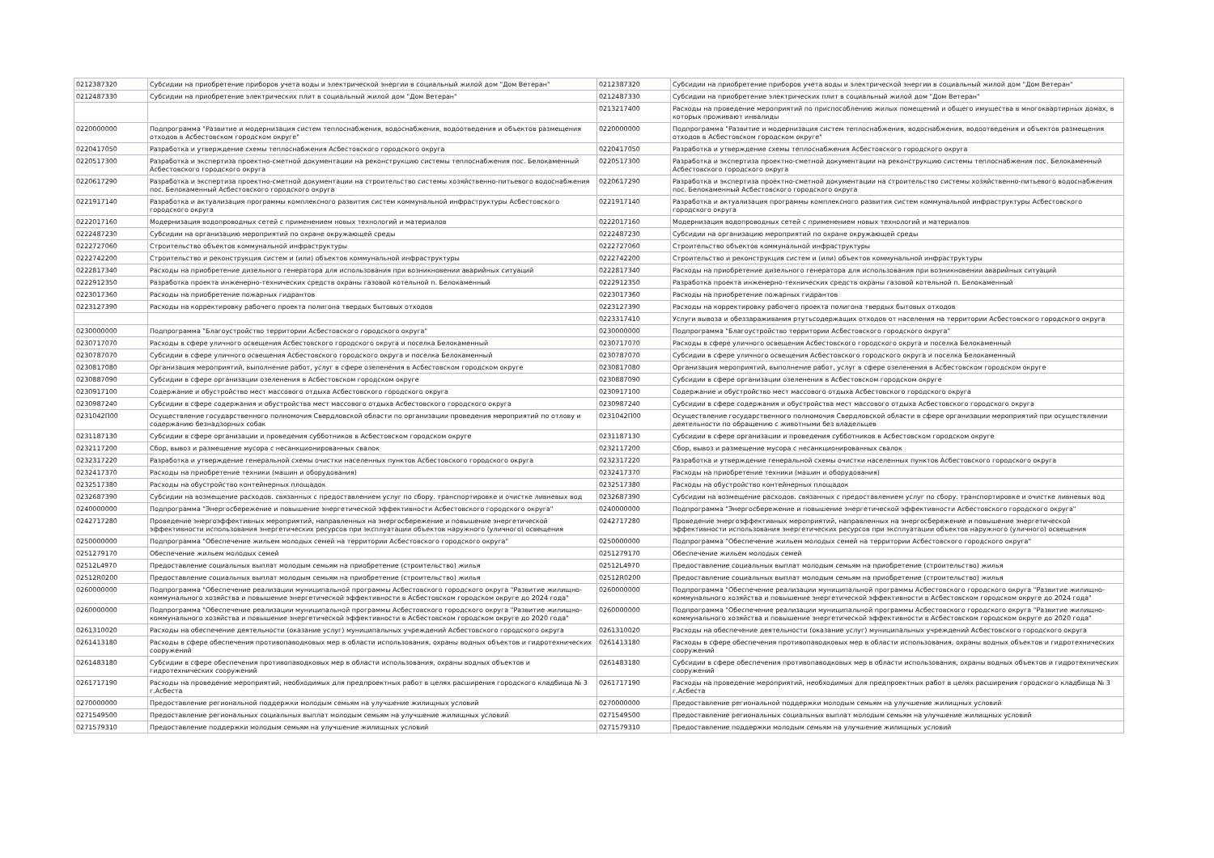| 0212387320 | Субсидии на приобретение приборов учета воды и электрической энергии в социальный жилой дом "Дом Ветеран" | 0212387320 | Субсидии на приобретение приборов учета воды и электрической энергии в социальный жилой дом "Дом Ветеран" |
| 0212487330 | Субсидии на приобретение электрических плит в социальный жилой дом "Дом Ветеран" | 0212487330 | Субсидии на приобретение электрических плит в социальный жилой дом "Дом Ветеран" |
| | | 0213217400 | Расходы на проведение мероприятий по приспособлению жилых помещений и общего имущества в многоквартирных домах, в которых проживают инвалиды |
| 0220000000 | Подпрограмма "Развитие и модернизация систем теплоснабжения, водоснабжения, водоотведения и объектов размещения отходов в Асбестовском городском округе" | 0220000000 | Подпрограмма "Развитие и модернизация систем теплоснабжения, водоснабжения, водоотведения и объектов размещения отходов в Асбестовском городском округе" |
| 0220417050 | Разработка и утверждение схемы теплоснабжения Асбестовского городского округа | 0220417050 | Разработка и утверждение схемы теплоснабжения Асбестовского городского округа |
| 0220517300 | Разработка и экспертиза проектно-сметной документации на реконструкцию системы теплоснабжения пос. Белокаменный Асбестовского городского округа | 0220517300 | Разработка и экспертиза проектно-сметной документации на реконструкцию системы теплоснабжения пос. Белокаменный Асбестовского городского округа |
| 0220617290 | Разработка и экспертиза проектно-сметной документации на строительство системы хозяйственно-питьевого водоснабжения пос. Белокаменный Асбестовского городского округа | 0220617290 | Разработка и экспертиза проектно-сметной документации на строительство системы хозяйственно-питьевого водоснабжения пос. Белокаменный Асбестовского городского округа |
| 0221917140 | Разработка и актуализация программы комплексного развития систем коммунальной инфраструктуры Асбестовского городского округа | 0221917140 | Разработка и актуализация программы комплексного развития систем коммунальной инфраструктуры Асбестовского городского округа |
| 0222017160 | Модернизация водопроводных сетей с применением новых технологий и материалов | 0222017160 | Модернизация водопроводных сетей с применением новых технологий и материалов |
| 0222487230 | Субсидии на организацию мероприятий по охране окружающей среды | 0222487230 | Субсидии на организацию мероприятий по охране окружающей среды |
| 0222727060 | Строительство объектов коммунальной инфраструктуры | 0222727060 | Строительство объектов коммунальной инфраструктуры |
| 0222742200 | Строительство и реконструкция систем и (или) объектов коммунальной инфраструктуры | 0222742200 | Строительство и реконструкция систем и (или) объектов коммунальной инфраструктуры |
| 0222817340 | Расходы на приобретение дизельного генератора для использования при возникновении аварийных ситуаций | 0222817340 | Расходы на приобретение дизельного генератора для использования при возникновении аварийных ситуаций |
| 0222912350 | Разработка проекта инженерно-технических средств охраны газовой котельной п. Белокаменный | 0222912350 | Разработка проекта инженерно-технических средств охраны газовой котельной п. Белокаменный |
| 0223017360 | Расходы на приобретение пожарных гидрантов | 0223017360 | Расходы на приобретение пожарных гидрантов |
| 0223127390 | Расходы на корректировку рабочего проекта полигона твердых бытовых отходов | 0223127390 | Расходы на корректировку рабочего проекта полигона твердых бытовых отходов |
| | | 0223317410 | Услуги вывоза и обеззараживания ртутьсодержащих отходов от населения на территории Асбестовского городского округа |
| 0230000000 | Подпрограмма "Благоустройство территории Асбестовского городского округа" | 0230000000 | Подпрограмма "Благоустройство территории Асбестовского городского округа" |
| 0230717070 | Расходы в сфере уличного освещения Асбестовского городского округа и поселка Белокаменный | 0230717070 | Расходы в сфере уличного освещения Асбестовского городского округа и поселка Белокаменный |
| 0230787070 | Субсидии в сфере уличного освещения Асбестовского городского округа и поселка Белокаменный | 0230787070 | Субсидии в сфере уличного освещения Асбестовского городского округа и поселка Белокаменный |
| 0230817080 | Организация мероприятий, выполнение работ, услуг в сфере озеленения в Асбестовском городском округе | 0230817080 | Организация мероприятий, выполнение работ, услуг в сфере озеленения в Асбестовском городском округе |
| 0230887090 | Субсидии в сфере организации озеленения в Асбестовском городском округе | 0230887090 | Субсидии в сфере организации озеленения в Асбестовском городском округе |
| 0230917100 | Содержание и обустройство мест массового отдыха Асбестовского городского округа | 0230917100 | Содержание и обустройство мест массового отдыха Асбестовского городского округа |
| 0230987240 | Субсидии в сфере содержания и обустройства мест массового отдыха Асбестовского городского округа | 0230987240 | Субсидии в сфере содержания и обустройства мест массового отдыха Асбестовского городского округа |
| 0231042П00 | Осуществление государственного полномочия Свердловской области по организации проведения мероприятий по отлову и содержанию безнадзорных собак | 0231042П00 | Осуществление государственного полномочия Свердловской области в сфере организации мероприятий при осуществлении деятельности по обращению с животными без владельцев |
| 0231187130 | Субсидии в сфере организации и проведения субботников в Асбестовском городском округе | 0231187130 | Субсидии в сфере организации и проведения субботников в Асбестовском городском округе |
| 0232117200 | Сбор, вывоз и размещение мусора с несанкционированных свалок | 0232117200 | Сбор, вывоз и размещение мусора с несанкционированных свалок |
| 0232317220 | Разработка и утверждение генеральной схемы очистки населенных пунктов Асбестовского городского округа | 0232317220 | Разработка и утверждение генеральной схемы очистки населенных пунктов Асбестовского городского округа |
| 0232417370 | Расходы на приобретение техники (машин и оборудования) | 0232417370 | Расходы на приобретение техники (машин и оборудования) |
| 0232517380 | Расходы на обустройство контейнерных площадок | 0232517380 | Расходы на обустройство контейнерных площадок |
| 0232687390 | Субсидии на возмещение расходов. связанных с предоставлением услуг по сбору. транспортировке и очистке ливневых вод | 0232687390 | Субсидии на возмещение расходов. связанных с предоставлением услуг по сбору. транспортировке и очистке ливневых вод |
| 0240000000 | Подпрограмма "Энергосбережение и повышение энергетической эффективности Асбестовского городского округа" | 0240000000 | Подпрограмма "Энергосбережение и повышение энергетической эффективности Асбестовского городского округа" |
| 0242717280 | Проведение энергоэффективных мероприятий, направленных на энергосбережение и повышение энергетической эффективности использования энергетических ресурсов при эксплуатации объектов наружного (уличного) освещения | 0242717280 | Проведение энергоэффективных мероприятий, направленных на энергосбережение и повышение энергетической эффективности использования энергетических ресурсов при эксплуатации объектов наружного (уличного) освещения |
| 0250000000 | Подпрограмма "Обеспечение жильем молодых семей на территории Асбестовского городского округа" | 0250000000 | Подпрограмма "Обеспечение жильем молодых семей на территории Асбестовского городского округа" |
| 0251279170 | Обеспечение жильем молодых семей | 0251279170 | Обеспечение жильем молодых семей |
| 02512L4970 | Предоставление социальных выплат молодым семьям на приобретение (строительство) жилья | 02512L4970 | Предоставление социальных выплат молодым семьям на приобретение (строительство) жилья |
| 02512R0200 | Предоставление социальных выплат молодым семьям на приобретение (строительство) жилья | 02512R0200 | Предоставление социальных выплат молодым семьям на приобретение (строительство) жилья |
| 0260000000 | Подпрограмма "Обеспечение реализации муниципальной программы Асбестовского городского округа "Развитие жилищно-коммунального хозяйства и повышение энергетической эффективности в Асбестовском городском округе до 2024 года" | 0260000000 | Подпрограмма "Обеспечение реализации муниципальной программы Асбестовского городского округа "Развитие жилищно-коммунального хозяйства и повышение энергетической эффективности в Асбестовском городском округе до 2024 года" |
| 0260000000 | Подпрограмма "Обеспечение реализации муниципальной программы Асбестовского городского округа "Развитие жилищно-коммунального хозяйства и повышение энергетической эффективности в Асбестовском городском округе до 2020 года" | 0260000000 | Подпрограмма "Обеспечение реализации муниципальной программы Асбестовского городского округа "Развитие жилищно-коммунального хозяйства и повышение энергетической эффективности в Асбестовском городском округе до 2020 года" |
| 0261310020 | Расходы на обеспечение деятельности (оказание услуг) муниципальных учреждений Асбестовского городского округа | 0261310020 | Расходы на обеспечение деятельности (оказание услуг) муниципальных учреждений Асбестовского городского округа |
| 0261413180 | Расходы в сфере обеспечения противопаводковых мер в области использования, охраны водных объектов и гидротехнических сооружений | 0261413180 | Расходы в сфере обеспечения противопаводковых мер в области использования, охраны водных объектов и гидротехнических сооружений |
| 0261483180 | Субсидии в сфере обеспечения противопаводковых мер в области использования, охраны водных объектов и гидротехнических сооружений | 0261483180 | Субсидии в сфере обеспечения противопаводковых мер в области использования, охраны водных объектов и гидротехнических сооружений |
| 0261717190 | Расходы на проведение мероприятий, необходимых для предпроектных работ в целях расширения городского кладбища № 3 г.Асбеста | 0261717190 | Расходы на проведение мероприятий, необходимых для предпроектных работ в целях расширения городского кладбища № 3 г.Асбеста |
| 0270000000 | Предоставление региональной поддержки молодым семьям на улучшение жилищных условий | 0270000000 | Предоставление региональной поддержки молодым семьям на улучшение жилищных условий |
| 0271549500 | Предоставление региональных социальных выплат молодым семьям на улучшение жилищных условий | 0271549500 | Предоставление региональных социальных выплат молодым семьям на улучшение жилищных условий |
| 0271579310 | Предоставление поддержки молодым семьям на улучшение жилищных условий | 0271579310 | Предоставление поддержки молодым семьям на улучшение жилищных условий |